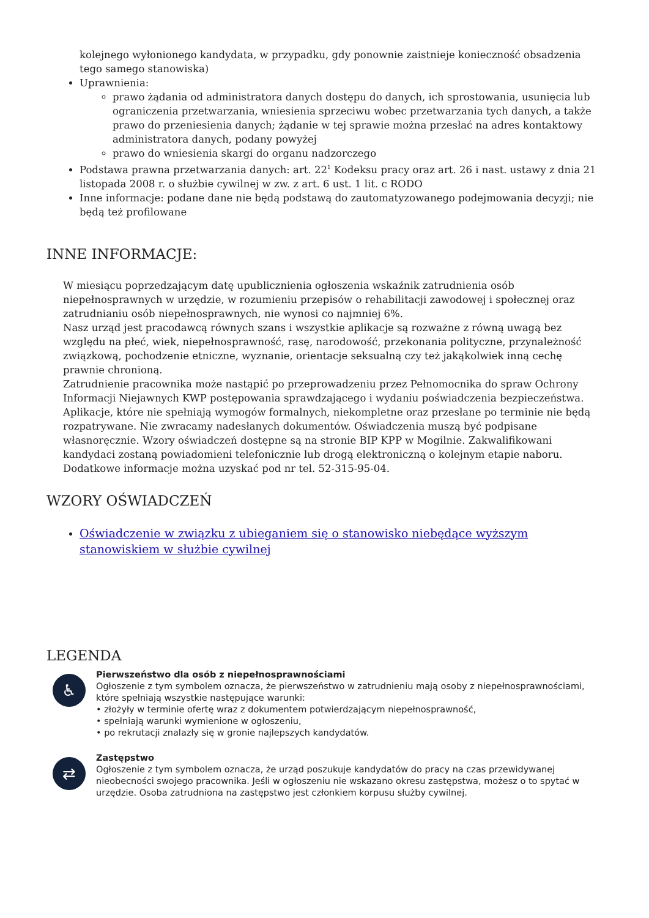kolejnego wyłonionego kandydata, w przypadku, gdy ponownie zaistnieje konieczność obsadzenia tego samego stanowiska)
Uprawnienia:
prawo żądania od administratora danych dostępu do danych, ich sprostowania, usunięcia lub ograniczenia przetwarzania, wniesienia sprzeciwu wobec przetwarzania tych danych, a także prawo do przeniesienia danych; żądanie w tej sprawie można przesłać na adres kontaktowy administratora danych, podany powyżej
prawo do wniesienia skargi do organu nadzorczego
Podstawa prawna przetwarzania danych: art. 22<sup>1</sup> Kodeksu pracy oraz art. 26 i nast. ustawy z dnia 21 listopada 2008 r. o służbie cywilnej w zw. z art. 6 ust. 1 lit. c RODO
Inne informacje: podane dane nie będą podstawą do zautomatyzowanego podejmowania decyzji; nie będą też profilowane
INNE INFORMACJE:
W miesiącu poprzedzającym datę upublicznienia ogłoszenia wskaźnik zatrudnienia osób niepełnosprawnych w urzędzie, w rozumieniu przepisów o rehabilitacji zawodowej i społecznej oraz zatrudnianiu osób niepełnosprawnych, nie wynosi co najmniej 6%.
Nasz urząd jest pracodawcą równych szans i wszystkie aplikacje są rozważne z równą uwagą bez względu na płeć, wiek, niepełnosprawność, rasę, narodowość, przekonania polityczne, przynależność związkową, pochodzenie etniczne, wyznanie, orientacje seksualną czy też jakąkolwiek inną cechę prawnie chronioną.
Zatrudnienie pracownika może nastąpić po przeprowadzeniu przez Pełnomocnika do spraw Ochrony Informacji Niejawnych KWP postępowania sprawdzającego i wydaniu poświadczenia bezpieczeństwa.
Aplikacje, które nie spełniają wymogów formalnych, niekompletne oraz przesłane po terminie nie będą rozpatrywane. Nie zwracamy nadesłanych dokumentów. Oświadczenia muszą być podpisane własnoręcznie. Wzory oświadczeń dostępne są na stronie BIP KPP w Mogilnie. Zakwalifikowani kandydaci zostaną powiadomieni telefonicznie lub drogą elektroniczną o kolejnym etapie naboru. Dodatkowe informacje można uzyskać pod nr tel. 52-315-95-04.
WZORY OŚWIADCZEŃ
Oświadczenie w związku z ubieganiem się o stanowisko niebędące wyższym stanowiskiem w służbie cywilnej
LEGENDA
♿
Pierwszeństwo dla osób z niepełnosprawnościami
Ogłoszenie z tym symbolem oznacza, że pierwszeństwo w zatrudnieniu mają osoby z niepełnosprawnościami, które spełniają wszystkie następujące warunki:
• złożyły w terminie ofertę wraz z dokumentem potwierdzającym niepełnosprawność,
• spełniają warunki wymienione w ogłoszeniu,
• po rekrutacji znalazły się w gronie najlepszych kandydatów.
⇄
Zastępstwo
Ogłoszenie z tym symbolem oznacza, że urząd poszukuje kandydatów do pracy na czas przewidywanej nieobecności swojego pracownika. Jeśli w ogłoszeniu nie wskazano okresu zastępstwa, możesz o to spytać w urzędzie. Osoba zatrudniona na zastępstwo jest członkiem korpusu służby cywilnej.